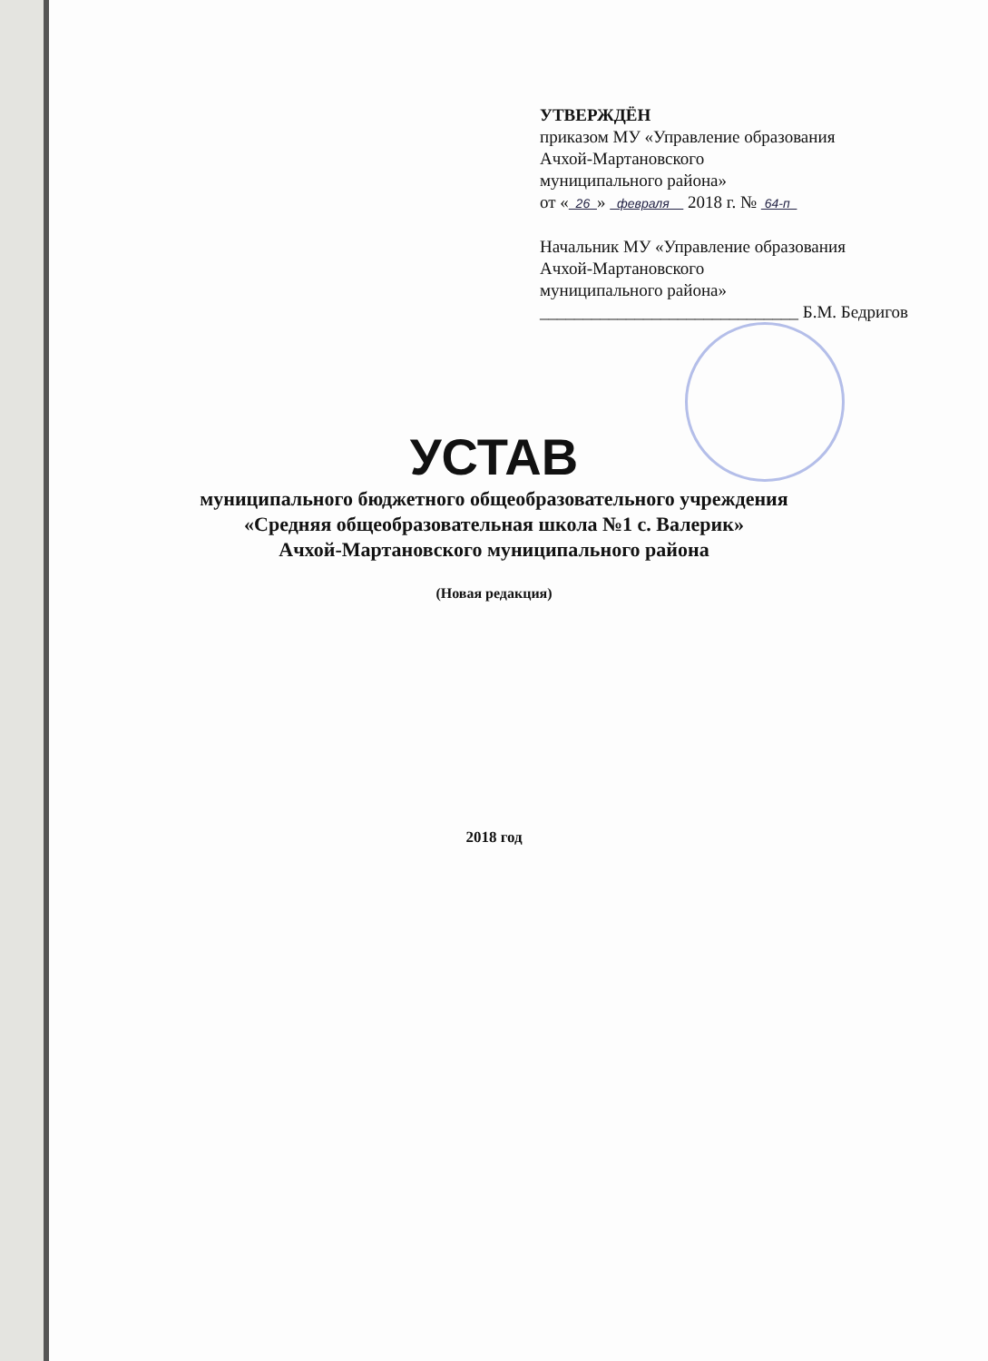УТВЕРЖДЁН
приказом МУ «Управление образования
Ачхой-Мартановского
муниципального района»
от « 26 » февраля 2018 г. № 64-п
Начальник МУ «Управление образования
Ачхой-Мартановского
муниципального района»
______________________________ Б.М. Бедригов
УСТАВ
муниципального бюджетного общеобразовательного учреждения
«Средняя общеобразовательная школа №1 с. Валерик»
Ачхой-Мартановского муниципального района
(Новая редакция)
2018 год